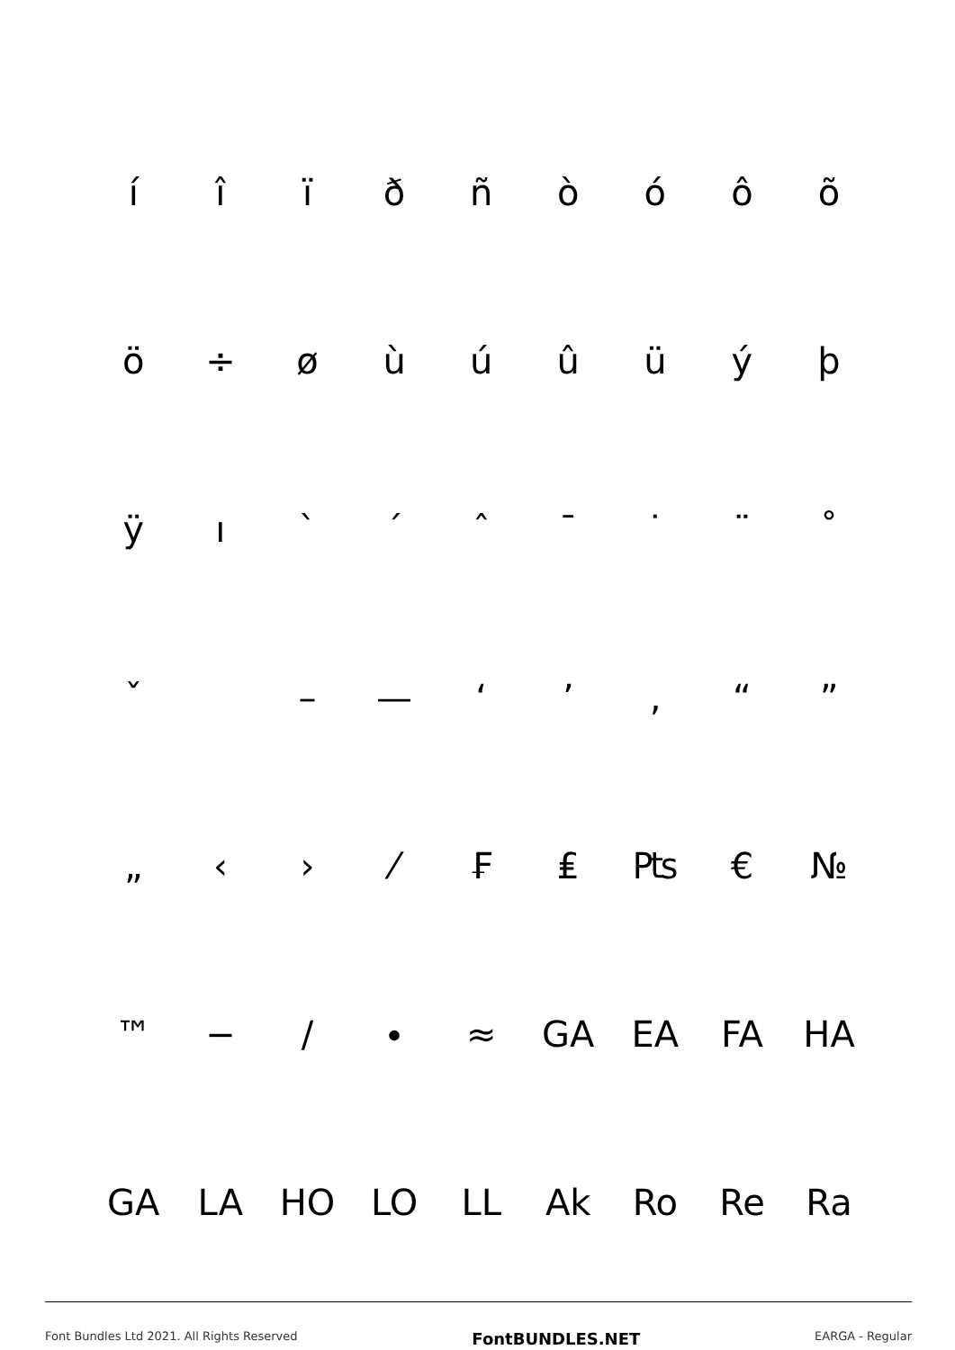íîïðñòóôõ
ö ÷ øùúûüýþ
ÿıˋˊˆ ¯ ˙ ¨ ˚
ˇ – — ‘’ ‚ “”
„ ‹ › ⁄ ₣ ₤ ₧ € №
™ − ∕ ∙ ≈ GA EA FA HA
GA LA HO LO LL Ak Ro Re Ra
Font Bundles Ltd 2021. All Rights Reserved FontBUNDLES.NET EARGA - Regular